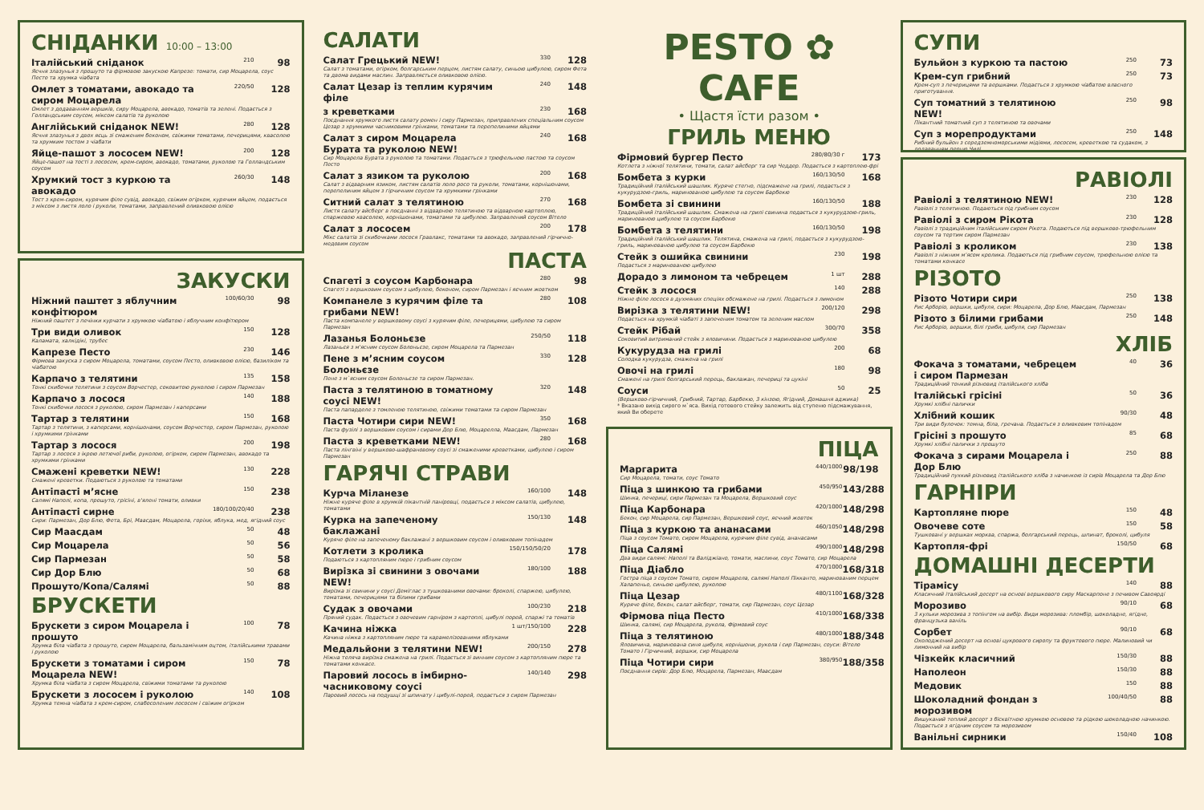СНІДАНКИ 10:00 – 13:00
Італійський сніданок 210 98
Яєчня злазунья з прошуто та фірмовою закускою Капрезе: томати, сир Моцарела, соус Песто та хрумка чіабата
Омлет з томатами, авокадо та сиром Моцарела 220/50 128
Омлет з додаванням вершків, сиру Моцарела, авокадо, томатів та зелені. Подається з Голландським соусом, міксом салатів та руколою
Англійський сніданок NEW! 280 128
Яєчня злазунья з двох яєць зі смаженим беконом, свіжими томатами, печерицями, квасолею та хрумким тостом з чіабати
Яйце-пашот з лососем NEW! 200 128
Яйце-пашот на тості з лососем, крем-сиром, авокадо, томатами, руколою та Голландським соусом
Хрумкий тост з куркою та авокадо 260/30 148
Тост з крем-сиром, курячим філе сувід, авокадо, свіжим огірком, курячим яйцем, подається з міксом з листя лоло і руколи, томатами, заправлений оливковою олією
ЗАКУСКИ
Ніжний паштет з яблучним конфітюром 100/60/30 98
Ніжний паштет з печінки курчати з хрумкою чіабатою і яблучним конфітюром
Три види оливок 150 128
Каламата, халкідікі, трубес
Капрезе Песто 230 146
Фірмова закуска з сиром Моцарела, томатами, соусом Песто, оливковою олією, базиліком та чіабатою
Карпачо з телятини 135 158
Тонкі скибочки телятини з соусом Ворчестер, соковитою руколою і сиром Пармезан
Карпачо з лосося 140 188
Тонкі скибочки лосося з руколою, сиром Пармезан і каперсами
Тартар з телятини 150 168
Тартар з телятини, з каперсами, корнішонами, соусом Ворчестер, сиром Пармезан, руколою і хрумкими грінками
Тартар з лосося 200 198
Тартар з лосося з ікрою летючої риби, руколою, огірком, сиром Пармезан, авокадо та хрумкими грінками
Смажені креветки NEW! 130 228
Смажені креветки. Подаються з руколою та томатами
Антіпасті м’ясне 150 238
Салямі Наполі, копа, прошуто, грісіні, в'ялені томати, оливки
Антіпасті сирне 180/100/20/40 238
Сири: Пармезан, Дор Блю, Фета, Брі, Маасдам, Моцарела, горіхи, яблука, мед, ягідний соус
Сир Маасдам 50 48
Сир Моцарела 50 56
Сир Пармезан 50 58
Сир Дор Блю 50 68
Прошуто/Копа/Салямі 50 88
БРУСКЕТИ
Брускети з сиром Моцарела і прошуто 100 78
Хрумка біла чіабата з прошуто, сиром Моцарела, бальзамічним оцтом, італійськими травами і руколою
Брускети з томатами і сиром Моцарела NEW! 150 78
Хрумка біла чіабата з сиром Моцарела, свіжими томатами та руколою
Брускети з лососем і руколою 140 108
Хрумка темна чіабата з крем-сиром, слабосоленим лососем і свіжим огірком
САЛАТИ
Салат Грецький NEW! 330 128
Салат з томатами, огірком, болгарським перцем, листям салату, синьою цибулею, сиром Фета та двома видами маслин. Заправляється оливковою олією.
Салат Цезар із теплим курячим філе 240 148
з креветками 230 168
Поєднання хрумкого листя салату ромен і сиру Пармезан, приправлених спеціальним соусом Цезар з хрумкими часниковими грінками, томатами та перепелиними яйцями
Салат з сиром Моцарела Бурата та руколою NEW! 240 168
Сир Моцарела Бурата з руколою та томатами. Подається з трюфельною пастою та соусом Песто
Салат з язиком та руколою 200 168
Салат з відварним язиком, листям салатів лоло росо та руколи, томатами, корнішонами, перепелиним яйцем з гірчичним соусом та хрумкими грінками
Ситний салат з телятиною 270 168
Листя салату айсберг в поєднанні з відварною телятиною та відварною картоплею, спаржевою квасолею, корнішонами, томатами та цибулею. Заправлений соусом Вітело
Салат з лососем 200 178
Мікс салатів зі скибочками лосося Гравлакс, томатами та авокадо, заправлений гірчично-медовим соусом
ПАСТА
Спагеті з соусом Карбонара 280 98
Спагеті з вершковим соусом з цибулею, беконом, сиром Пармезан і яєчним жовтком
Компанеле з курячим філе та грибами NEW! 280 108
Паста компанеле у вершковому соусі з курячим філе, печерицями, цибулею та сиром Пармезан
Лазанья Болоньєзе 250/50 118
Лазаньєя з м'ясним соусом Болоньєзе, сиром Моцарела та Пармезан
Пене з м’ясним соусом Болоньєзе 330 128
Пене з м`ясним соусом Болоньєзе та сиром Пармезан.
Паста з телятиною в томатному соусі NEW! 320 148
Паста папарделе з томленою телятиною, свіжими томатами та сиром Пармезан
Паста Чотири сири NEW! 350 168
Паста фузілі з вершковим соусом і сирами Дор Блю, Моцарелла, Маасдам, Пармезан
Паста з креветками NEW! 280 168
Паста лінгвіні у вершково-шафрановому соусі зі смаженими креветками, цибулею і сиром Пармезан
ГАРЯЧІ СТРАВИ
Курча Міланезе 160/100 148
Ніжне куряче філе в хрумкій пікантній паніровці, подається з міксом салатів, цибулею, томатами
Курка на запеченому баклажані 150/130 148
Куряче філе на запеченому баклажані з вершковим соусом і оливковим топінадом
Котлети з кролика 150/150/50/20 178
Подаються з картопляним пюре і грибним соусом
Вирізка зі свинини з овочами NEW! 180/100 188
Вирізка зі свинини у соусі Деміглас з тушкованими овочами: броколі, спаржею, цибулею, томатами, печерицями та білими грибами
Судак з овочами 100/230 218
Пряний судак. Подається з овочевим гарніром з картоплі, цибулі порей, спаржі та томатів
Качина ніжка 1 шт/150/100 228
Качина ніжка з картопляним пюре та карамелізованими яблуками
Медальйони з телятини NEW! 200/150 278
Ніжна теляча вирізка смажена на грилі. Подається зі винним соусом з картопляним пюре та томатами конкасе.
Паровий лосось в імбирно-часниковому соусі 140/140 298
Паровий лосось на подушці зі шпинату і цибулі-порей, подається з сиром Пармезан
PESTO ✿ CAFE
• Щастя їсти разом •
ГРИЛЬ МЕНЮ
Фірмовий бургер Песто 280/80/30 г 173
Котлета з ніжної телятини, томати, салат айсберг та сир Чеддер. Подається з картоплею-фрі
Бомбета з курки 160/130/50 168
Традиційний італійський шашлик. Куряче стегно, підсмажене на грилі, подається з кукурудзою-гриль, маринованою цибулею та соусом Барбекю
Бомбета зі свинини 160/130/50 188
Традиційний італійський шашлик. Смажена на грилі свинина подається з кукурудзою-гриль, маринованою цибулею та соусом Барбекю
Бомбета з телятини 160/130/50 198
Традиційний італійський шашлик. Телятина, смажена на грилі, подається з кукурудзою-гриль, маринованою цибулею та соусом Барбекю
Стейк з ошийка свинини 230 198
Подається з маринованою цибулею
Дорадо з лимоном та чебрецем 1 шт 288
Стейк з лосося 140 288
Ніжне філе лосося в духмяних спеціях обсмажене на грилі. Подається з лимоном
Вирізка з телятини NEW! 200/120 298
Подається на хрумкій чіабаті з запеченим томатом та зеленим маслом
Стейк Рібай 300/70 358
Соковитий витриманий стейк з яловичини. Подається з маринованою цибулею
Кукурудза на грилі 200 68
Солодка кукурудза, смажена на грилі
Овочі на грилі 180 98
Смажені на грилі болгарський перець, баклажан, печериці та цукіні
Соуси 50 25
(Вершково-гірчичний, Грибний, Тартар, Барбекю, З кінзою, Ягідний, Домашня аджика)
* Вказано вихід сирого м`яса. Вихід готового стейку залежить від ступеню підсмажування, який Ви оберете
ПІЦА
Маргарита 440/1000 98/198
Сир Моцарела, томати, соус Томато
Піца з шинкою та грибами 450/950 143/288
Шинка, печериці, сири Пармезан та Моцарела, Вершковий соус
Піца Карбонара 420/1000 148/298
Бекон, сир Моцарела, сир Пармезан, Вершковий соус, яєчний жовток
Піца з куркою та ананасами 460/1050 148/298
Піца з соусом Томато, сиром Моцарела, курячим філе сувід, ананасами
Піца Салямі 490/1000 148/298
Два види салямі: Наполі та Валіджіано, томати, маслини, соус Томато, сир Моцарела
Піца Діабло 470/1000 168/318
Гостра піца з соусом Томато, сиром Моцарела, салямі Наполі Пікканто, маринованим перцем Халапеньо, синьою цибулею, руколою
Піца Цезар 480/1100 168/328
Куряче філе, бекон, салат айсберг, томати, сир Пармезан, соус Цезар
Фірмова піца Песто 410/1000 168/338
Шинка, салямі, сир Моцарела, рукола, Фірмовий соус
Піца з телятиною 480/1000 188/348
Яловичина, маринована синя цибуля, корнішони, рукола і сир Пармезан, соуси: Вітело Томато і Гірчичний, вершки, сир Моцарела
Піца Чотири сири 380/950 188/358
Поєднання сирів: Дор Блю, Моцарела, Пармезан, Маасдам
СУПИ
Бульйон з куркою та пастою 250 73
Крем-суп грибний 250 73
Крем-суп з печерицями та вершками. Подається з хрумкою чіабатою власного приготування.
Суп томатний з телятиною NEW! 250 98
Пікантний томатний суп з телятиною та овочами
Суп з морепродуктами 250 148
Рибний бульйон з середземноморськими мідіями, лососем, креветкою та судаком, з додаванням перцю Чилі
РАВІОЛІ
Равіолі з телятиною NEW! 230 128
Равіолі з телятиною. Подаються під грибним соусом
Равіолі з сиром Рікота 230 128
Равіолі з традиційним італійським сиром Рікота. Подаються під вершково-трюфельним соусом та тертим сиром Пармезан
Равіолі з кроликом 230 138
Равіолі з ніжним м’ясом кролика. Подаються під грибним соусом, трюфельною олією та томатами конкасе
РІЗОТО
Різото Чотири сири 250 138
Рис Арборіо, вершки, цибуля, сири: Моцарела, Дор Блю, Маасдам, Пармезан
Різото з білими грибами 250 148
Рис Арборіо, вершки, білі гриби, цибуля, сир Пармезан
ХЛІБ
Фокача з томатами, чебрецем і сиром Пармезан 40 36
Традиційний тонкий різновид італійського хліба
Італійські грісіні 50 36
Хрумкі хлібні палички
Хлібний кошик 90/30 48
Три види булочок: темна, біла, гречана. Подається з оливковим топінадом
Грісіні з прошуто 85 68
Хрумкі хлібні палички з прошуто
Фокача з сирами Моцарела і Дор Блю 250 88
Традиційний пухкий різновид італійського хліба з начинкою із сирів Моцарела та Дор Блю
ГАРНІРИ
Картопляне пюре 150 48
Овочеве соте 150 58
Тушковані у вершках морква, спаржа, болгарський перець, шпинат, броколі, цибуля
Картопля-фрі 150/50 68
ДОМАШНІ ДЕСЕРТИ
Тірамісу 140 88
Класичний італійський десерт на основі вершкового сиру Маскарпоне з печивом Савоярді
Морозиво 90/10 68
3 кульки морозива з топінгом на вибір. Види морозива: пломбір, шоколадне, ягідне, французька ваніль
Сорбет 90/10 68
Охолоджений десерт на основі цукрового сиропу та фруктового пюре. Малиновий чи лимонний на вибір
Чізкейк класичний 150/30 88
Наполеон 150/30 88
Медовик 150 88
Шоколадний фондан з морозивом 100/40/50 88
Вишуканий теплий десерт з бісквітною хрумкою основою та рідкою шоколадною начинкою. Подається з ягідним соусом та морозивом
Ванільні сирники 150/40 108